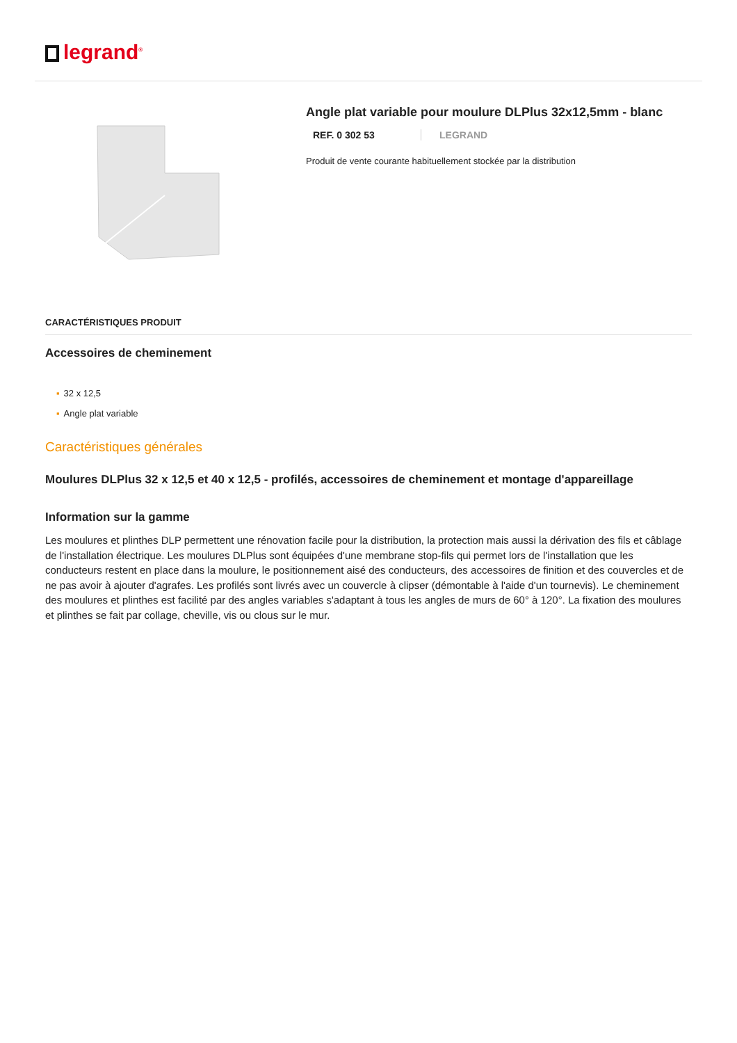legrand<sup>®</sup>
Angle plat variable pour moulure DLPlus 32x12,5mm - blanc
REF. 0 302 53 LEGRAND
Produit de vente courante habituellement stockée par la distribution
CARACTÉRISTIQUES PRODUIT
Accessoires de cheminement
▪ 32 x 12,5
▪ Angle plat variable
Caractéristiques générales
Moulures DLPlus 32 x 12,5 et 40 x 12,5 - profilés, accessoires de cheminement et montage d'appareillage
Information sur la gamme
Les moulures et plinthes DLP permettent une rénovation facile pour la distribution, la protection mais aussi la dérivation des fils et câblage de l'installation électrique. Les moulures DLPlus sont équipées d'une membrane stop-fils qui permet lors de l'installation que les conducteurs restent en place dans la moulure, le positionnement aisé des conducteurs, des accessoires de finition et des couvercles et de ne pas avoir à ajouter d'agrafes. Les profilés sont livrés avec un couvercle à clipser (démontable à l'aide d'un tournevis). Le cheminement des moulures et plinthes est facilité par des angles variables s'adaptant à tous les angles de murs de 60° à 120°. La fixation des moulures et plinthes se fait par collage, cheville, vis ou clous sur le mur.